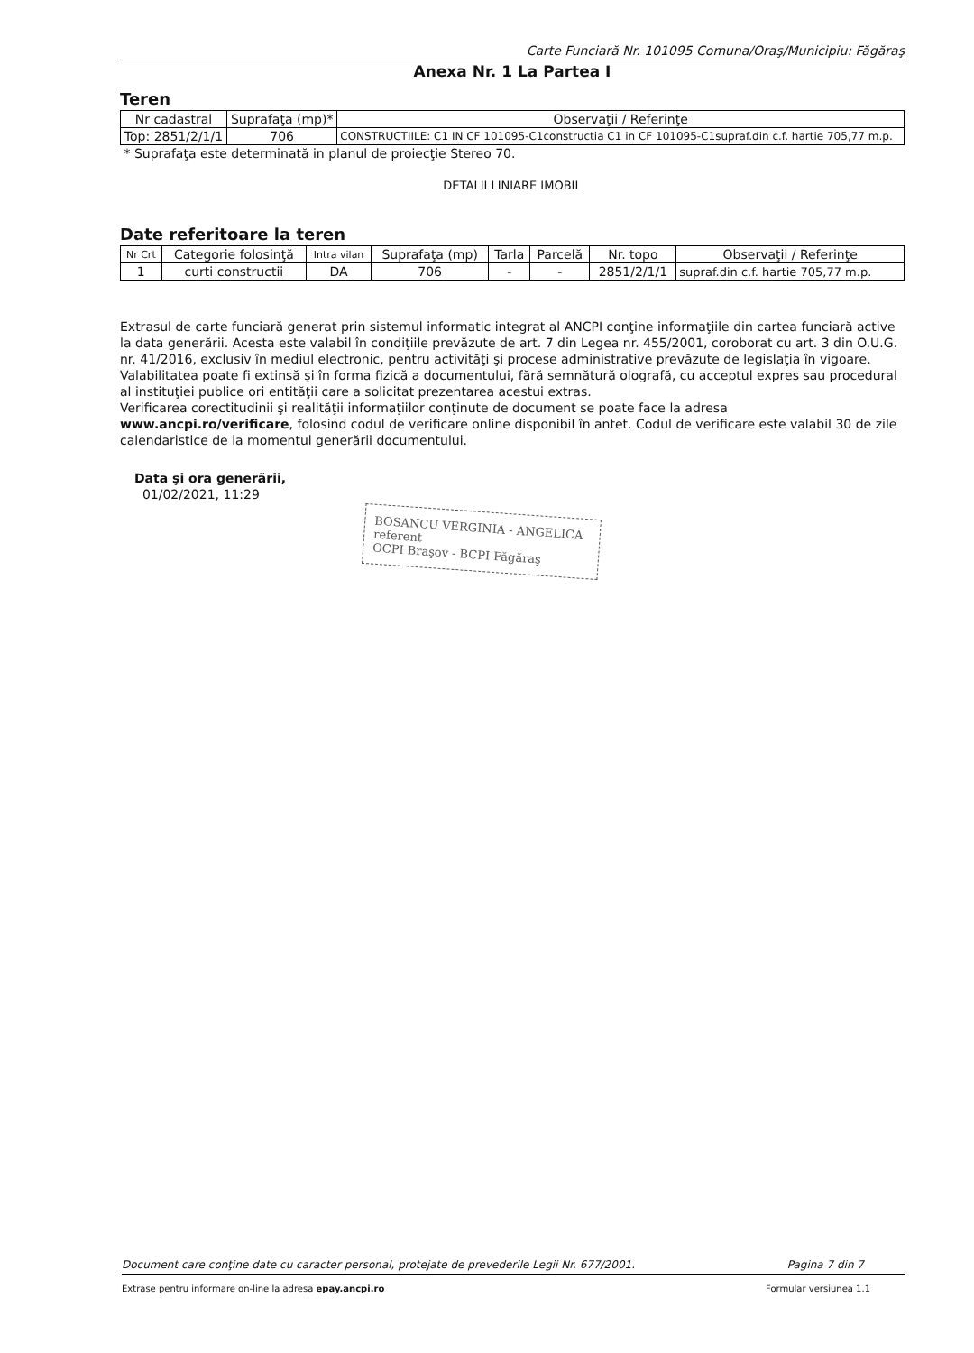Carte Funciară Nr. 101095 Comuna/Oraş/Municipiu: Făgăraş
Anexa Nr. 1 La Partea I
Teren
| Nr cadastral | Suprafaţa (mp)* | Observaţii / Referinţe |
| --- | --- | --- |
| Top: 2851/2/1/1 | 706 | CONSTRUCTIILE: C1 IN CF 101095-C1constructia C1 in CF 101095-C1supraf.din c.f. hartie 705,77 m.p. |
* Suprafaţa este determinată in planul de proiecţie Stereo 70.
DETALII LINIARE IMOBIL
Date referitoare la teren
| Nr Crt | Categorie folosinţă | Intra vilan | Suprafaţa (mp) | Tarla | Parcelă | Nr. topo | Observaţii / Referinţe |
| --- | --- | --- | --- | --- | --- | --- | --- |
| 1 | curti constructii | DA | 706 | - | - | 2851/2/1/1 | supraf.din c.f. hartie 705,77 m.p. |
Extrasul de carte funciară generat prin sistemul informatic integrat al ANCPI conţine informaţiile din cartea funciară active la data generării. Acesta este valabil în condiţiile prevăzute de art. 7 din Legea nr. 455/2001, coroborat cu art. 3 din O.U.G. nr. 41/2016, exclusiv în mediul electronic, pentru activităţi şi procese administrative prevăzute de legislaţia în vigoare. Valabilitatea poate fi extinsă şi în forma fizică a documentului, fără semnătură olografă, cu acceptul expres sau procedural al instituţiei publice ori entităţii care a solicitat prezentarea acestui extras.
Verificarea corectitudinii şi realităţii informaţiilor conţinute de document se poate face la adresa www.ancpi.ro/verificare, folosind codul de verificare online disponibil în antet. Codul de verificare este valabil 30 de zile calendaristice de la momentul generării documentului.
Data şi ora generării,
01/02/2021, 11:29
BOSANCU VERGINIA - ANGELICA
referent
OCPI Braşov - BCPI Făgăraş
Document care conţine date cu caracter personal, protejate de prevederile Legii Nr. 677/2001. Pagina 7 din 7
Extrase pentru informare on-line la adresa epay.ancpi.ro Formular versiunea 1.1